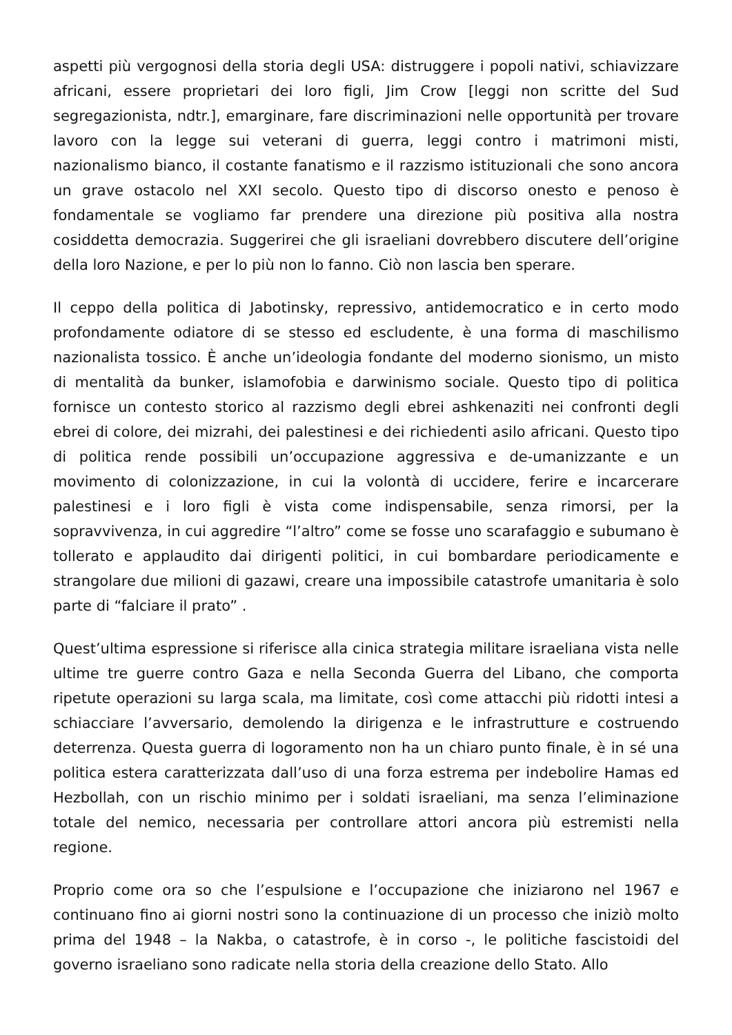aspetti più vergognosi della storia degli USA: distruggere i popoli nativi, schiavizzare africani, essere proprietari dei loro figli, Jim Crow [leggi non scritte del Sud segregazionista, ndtr.], emarginare, fare discriminazioni nelle opportunità per trovare lavoro con la legge sui veterani di guerra, leggi contro i matrimoni misti, nazionalismo bianco, il costante fanatismo e il razzismo istituzionali che sono ancora un grave ostacolo nel XXI secolo. Questo tipo di discorso onesto e penoso è fondamentale se vogliamo far prendere una direzione più positiva alla nostra cosiddetta democrazia. Suggerirei che gli israeliani dovrebbero discutere dell’origine della loro Nazione, e per lo più non lo fanno. Ciò non lascia ben sperare.
Il ceppo della politica di Jabotinsky, repressivo, antidemocratico e in certo modo profondamente odiatore di se stesso ed escludente, è una forma di maschilismo nazionalista tossico. È anche un’ideologia fondante del moderno sionismo, un misto di mentalità da bunker, islamofobia e darwinismo sociale. Questo tipo di politica fornisce un contesto storico al razzismo degli ebrei ashkenaziti nei confronti degli ebrei di colore, dei mizrahi, dei palestinesi e dei richiedenti asilo africani. Questo tipo di politica rende possibili un’occupazione aggressiva e de-umanizzante e un movimento di colonizzazione, in cui la volontà di uccidere, ferire e incarcerare palestinesi e i loro figli è vista come indispensabile, senza rimorsi, per la sopravvivenza, in cui aggredire “l’altro” come se fosse uno scarafaggio e subumano è tollerato e applaudito dai dirigenti politici, in cui bombardare periodicamente e strangolare due milioni di gazawi, creare una impossibile catastrofe umanitaria è solo parte di “falciare il prato” .
Quest’ultima espressione si riferisce alla cinica strategia militare israeliana vista nelle ultime tre guerre contro Gaza e nella Seconda Guerra del Libano, che comporta ripetute operazioni su larga scala, ma limitate, così come attacchi più ridotti intesi a schiacciare l’avversario, demolendo la dirigenza e le infrastrutture e costruendo deterrenza. Questa guerra di logoramento non ha un chiaro punto finale, è in sé una politica estera caratterizzata dall’uso di una forza estrema per indebolire Hamas ed Hezbollah, con un rischio minimo per i soldati israeliani, ma senza l’eliminazione totale del nemico, necessaria per controllare attori ancora più estremisti nella regione.
Proprio come ora so che l’espulsione e l’occupazione che iniziarono nel 1967 e continuano fino ai giorni nostri sono la continuazione di un processo che iniziò molto prima del 1948 – la Nakba, o catastrofe, è in corso -, le politiche fascistoidi del governo israeliano sono radicate nella storia della creazione dello Stato. Allo